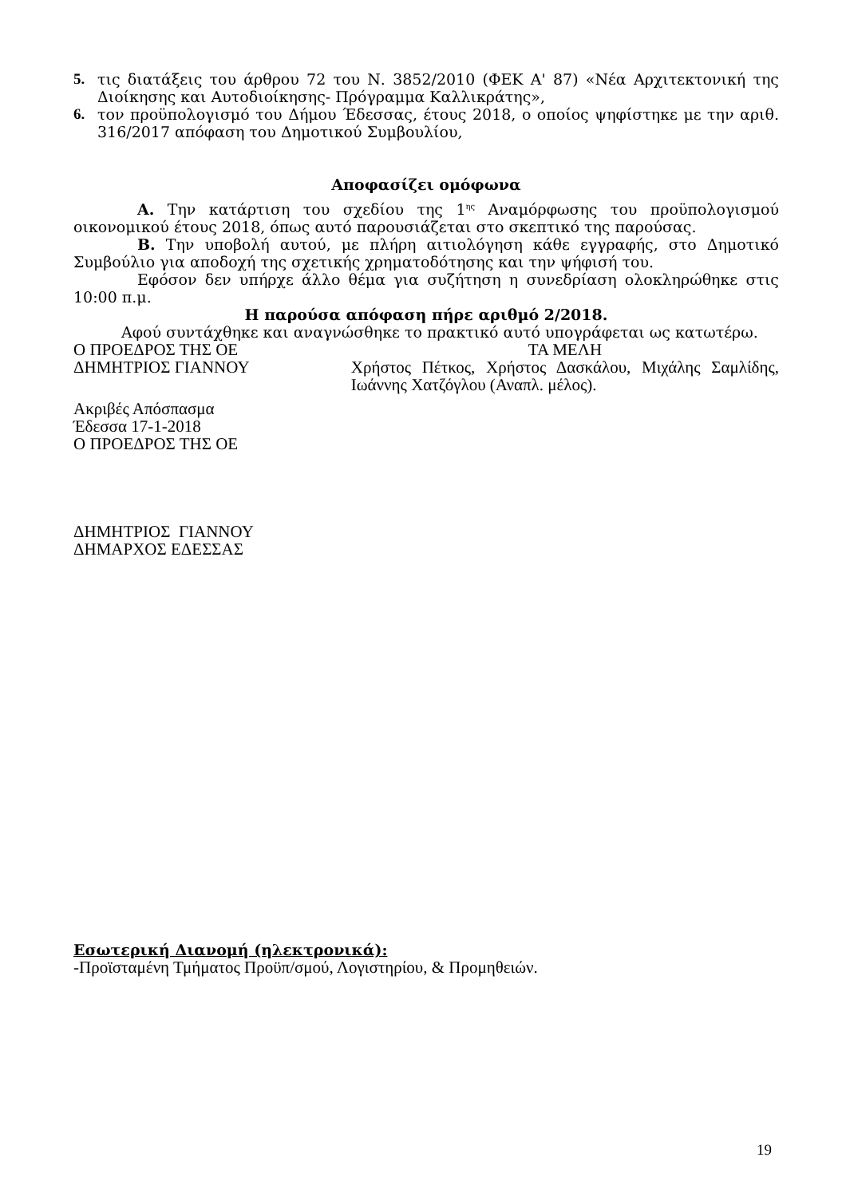5. τις διατάξεις του άρθρου 72 του Ν. 3852/2010 (ΦΕΚ Α' 87) «Νέα Αρχιτεκτονική της Διοίκησης και Αυτοδιοίκησης- Πρόγραμμα Καλλικράτης»,
6. τον προϋπολογισμό του Δήμου Έδεσσας, έτους 2018, ο οποίος ψηφίστηκε με την αριθ. 316/2017 απόφαση του Δημοτικού Συμβουλίου,
Αποφασίζει ομόφωνα
Α. Την κατάρτιση του σχεδίου της 1<sup>ης</sup> Αναμόρφωσης του προϋπολογισμού οικονομικού έτους 2018, όπως αυτό παρουσιάζεται στο σκεπτικό της παρούσας.
Β. Την υποβολή αυτού, με πλήρη αιτιολόγηση κάθε εγγραφής, στο Δημοτικό Συμβούλιο για αποδοχή της σχετικής χρηματοδότησης και την ψήφισή του.
Εφόσον δεν υπήρχε άλλο θέμα για συζήτηση η συνεδρίαση ολοκληρώθηκε στις 10:00 π.μ.
Η παρούσα απόφαση πήρε αριθμό 2/2018.
Αφού συντάχθηκε και αναγνώσθηκε το πρακτικό αυτό υπογράφεται ως κατωτέρω.
Ο ΠΡΟΕΔΡΟΣ ΤΗΣ ΟΕ
ΔΗΜΗΤΡΙΟΣ ΓΙΑΝΝΟΥ
ΤΑ ΜΕΛΗ
Χρήστος Πέτκος, Χρήστος Δασκάλου, Μιχάλης Σαμλίδης, Ιωάννης Χατζόγλου (Αναπλ. μέλος).
Ακριβές Απόσπασμα
Έδεσσα 17-1-2018
Ο ΠΡΟΕΔΡΟΣ ΤΗΣ ΟΕ
ΔΗΜΗΤΡΙΟΣ ΓΙΑΝΝΟΥ
ΔΗΜΑΡΧΟΣ ΕΔΕΣΣΑΣ
Εσωτερική Διανομή (ηλεκτρονικά):
-Προϊσταμένη Τμήματος Προϋπ/σμού, Λογιστηρίου, & Προμηθειών.
19